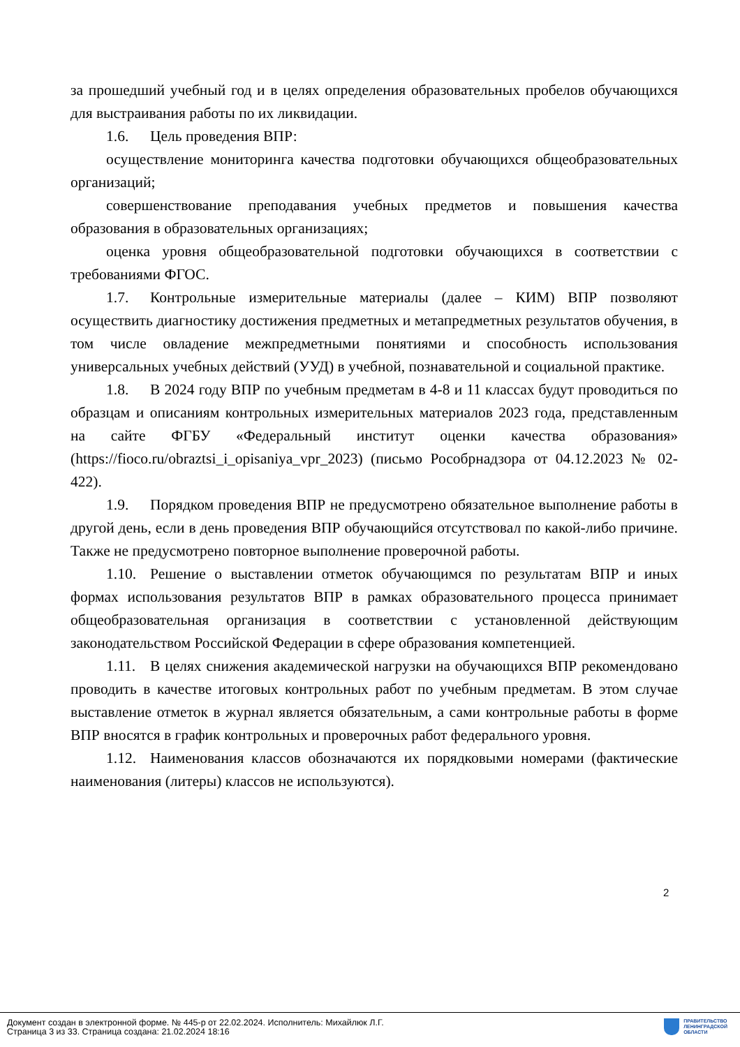за прошедший учебный год и в целях определения образовательных пробелов обучающихся для выстраивания работы по их ликвидации.
1.6. Цель проведения ВПР:
осуществление мониторинга качества подготовки обучающихся общеобразовательных организаций;
совершенствование преподавания учебных предметов и повышения качества образования в образовательных организациях;
оценка уровня общеобразовательной подготовки обучающихся в соответствии с требованиями ФГОС.
1.7. Контрольные измерительные материалы (далее – КИМ) ВПР позволяют осуществить диагностику достижения предметных и метапредметных результатов обучения, в том числе овладение межпредметными понятиями и способность использования универсальных учебных действий (УУД) в учебной, познавательной и социальной практике.
1.8. В 2024 году ВПР по учебным предметам в 4-8 и 11 классах будут проводиться по образцам и описаниям контрольных измерительных материалов 2023 года, представленным на сайте ФГБУ «Федеральный институт оценки качества образования» (https://fioco.ru/obraztsi_i_opisaniya_vpr_2023) (письмо Рособрнадзора от 04.12.2023 № 02-422).
1.9. Порядком проведения ВПР не предусмотрено обязательное выполнение работы в другой день, если в день проведения ВПР обучающийся отсутствовал по какой-либо причине. Также не предусмотрено повторное выполнение проверочной работы.
1.10. Решение о выставлении отметок обучающимся по результатам ВПР и иных формах использования результатов ВПР в рамках образовательного процесса принимает общеобразовательная организация в соответствии с установленной действующим законодательством Российской Федерации в сфере образования компетенцией.
1.11. В целях снижения академической нагрузки на обучающихся ВПР рекомендовано проводить в качестве итоговых контрольных работ по учебным предметам. В этом случае выставление отметок в журнал является обязательным, а сами контрольные работы в форме ВПР вносятся в график контрольных и проверочных работ федерального уровня.
1.12. Наименования классов обозначаются их порядковыми номерами (фактические наименования (литеры) классов не используются).
2
Документ создан в электронной форме. № 445-р от 22.02.2024. Исполнитель: Михайлюк Л.Г.
Страница 3 из 33. Страница создана: 21.02.2024 18:16
ПРАВИТЕЛЬСТВО
ЛЕНИНГРАДСКОЙ
ОБЛАСТИ